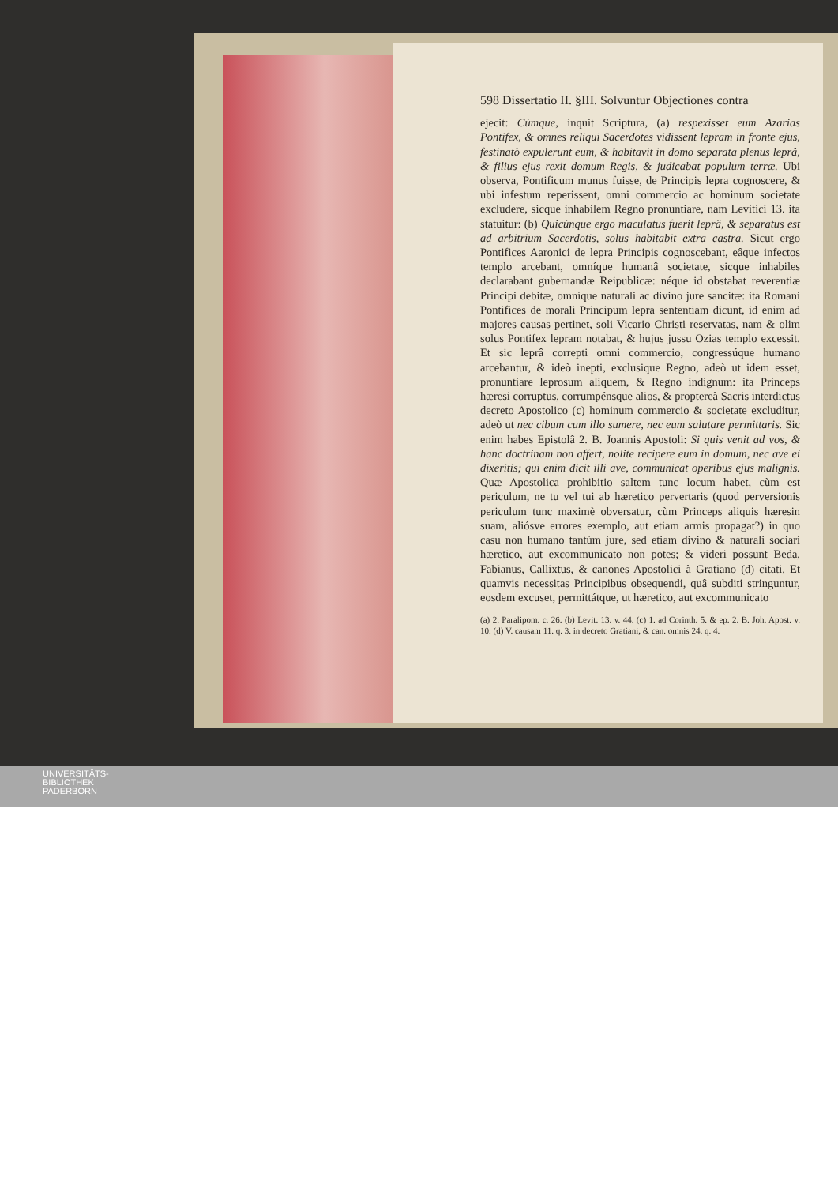598 Dissertatio II. §III. Solvuntur Objectiones contra
ejecit: Cúmque, inquit Scriptura, (a) respexisset eum Azarias Pontifex, & omnes reliqui Sacerdotes vidissent lepram in fronte ejus, festinatò expulerunt eum, & habitavit in domo separata plenus leprâ, & filius ejus rexit domum Regis, & judicabat populum terræ. Ubi observa, Pontificum munus fuisse, de Principis lepra cognoscere, & ubi infestum reperissent, omni commercio ac hominum societate excludere, sicque inhabilem Regno pronuntiare, nam Levitici 13. ita statuitur: (b) Quicúnque ergo maculatus fuerit leprâ, & separatus est ad arbitrium Sacerdotis, solus habitabit extra castra. Sicut ergo Pontifices Aaronici de lepra Principis cognoscebant, eâque infectos templo arcebant, omníque humanâ societate, sicque inhabiles declarabant gubernandæ Reipublicæ: néque id obstabat reverentiæ Principi debitæ, omníque naturali ac divino jure sancitæ: ita Romani Pontifices de morali Principum lepra sententiam dicunt, id enim ad majores causas pertinet, soli Vicario Christi reservatas, nam & olim solus Pontifex lepram notabat, & hujus jussu Ozias templo excessit. Et sic leprâ correpti omni commercio, congressúque humano arcebantur, & ideò inepti, exclusique Regno, adeò ut idem esset, pronuntiare leprosum aliquem, & Regno indignum: ita Princeps hæresi corruptus, corrumpénsque alios, & proptereà Sacris interdictus decreto Apostolico (c) hominum commercio & societate excluditur, adeò ut nec cibum cum illo sumere, nec eum salutare permittaris. Sic enim habes Epistolâ 2. B. Joannis Apostoli: Si quis venit ad vos, & hanc doctrinam non affert, nolite recipere eum in domum, nec ave ei dixeritis; qui enim dicit illi ave, communicat operibus ejus malignis. Quæ Apostolica prohibitio saltem tunc locum habet, cùm est periculum, ne tu vel tui ab hæretico pervertaris (quod perversionis periculum tunc maximè obversatur, cùm Princeps aliquis hæresin suam, aliósve errores exemplo, aut etiam armis propagat?) in quo casu non humano tantùm jure, sed etiam divino & naturali sociari hæretico, aut excommunicato non potes; & videri possunt Beda, Fabianus, Callixtus, & canones Apostolici à Gratiano (d) citati. Et quamvis necessitas Principibus obsequendi, quâ subditi stringuntur, eosdem excuset, permittátque, ut hæretico, aut excommunicato
(a) 2. Paralipom. c. 26. (b) Levit. 13. v. 44. (c) 1. ad Corinth. 5. & ep. 2. B. Joh. Apost. v. 10. (d) V. causam 11. q. 3. in decreto Gratiani, & can. omnis 24. q. 4.
UNIVERSITÄTS-
BIBLIOTHEK
PADERBORN